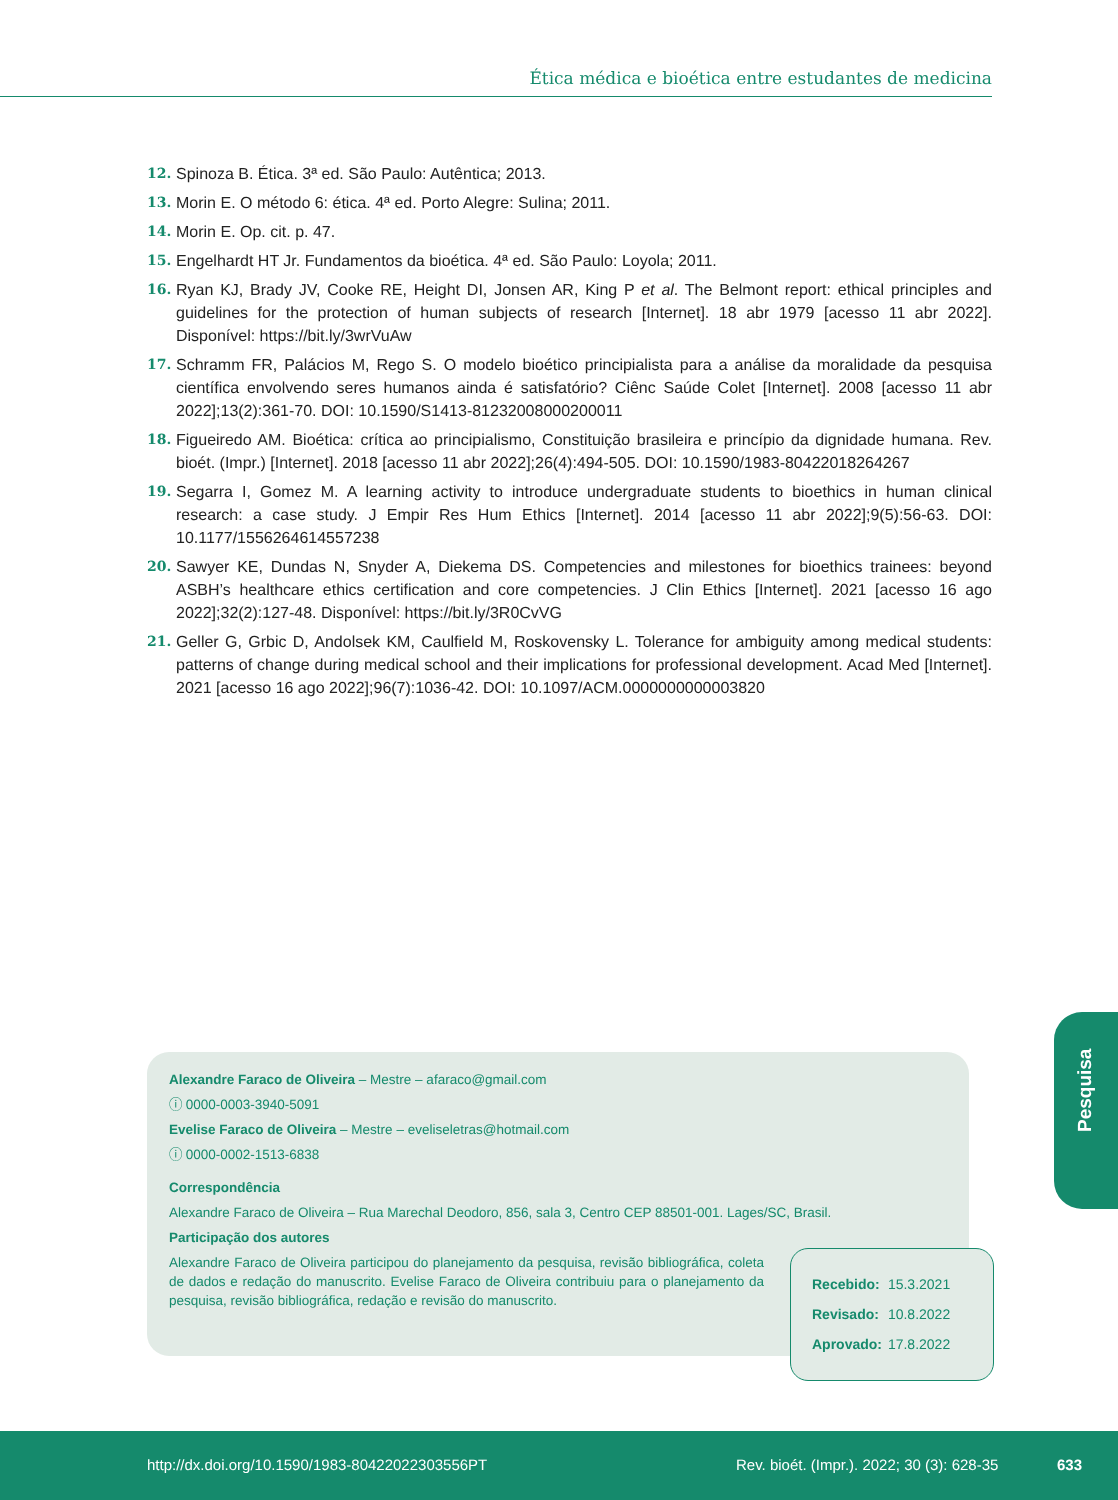Ética médica e bioética entre estudantes de medicina
12. Spinoza B. Ética. 3ª ed. São Paulo: Autêntica; 2013.
13. Morin E. O método 6: ética. 4ª ed. Porto Alegre: Sulina; 2011.
14. Morin E. Op. cit. p. 47.
15. Engelhardt HT Jr. Fundamentos da bioética. 4ª ed. São Paulo: Loyola; 2011.
16. Ryan KJ, Brady JV, Cooke RE, Height DI, Jonsen AR, King P et al. The Belmont report: ethical principles and guidelines for the protection of human subjects of research [Internet]. 18 abr 1979 [acesso 11 abr 2022]. Disponível: https://bit.ly/3wrVuAw
17. Schramm FR, Palácios M, Rego S. O modelo bioético principialista para a análise da moralidade da pesquisa científica envolvendo seres humanos ainda é satisfatório? Ciênc Saúde Colet [Internet]. 2008 [acesso 11 abr 2022];13(2):361-70. DOI: 10.1590/S1413-81232008000200011
18. Figueiredo AM. Bioética: crítica ao principialismo, Constituição brasileira e princípio da dignidade humana. Rev. bioét. (Impr.) [Internet]. 2018 [acesso 11 abr 2022];26(4):494-505. DOI: 10.1590/1983-80422018264267
19. Segarra I, Gomez M. A learning activity to introduce undergraduate students to bioethics in human clinical research: a case study. J Empir Res Hum Ethics [Internet]. 2014 [acesso 11 abr 2022];9(5):56-63. DOI: 10.1177/1556264614557238
20. Sawyer KE, Dundas N, Snyder A, Diekema DS. Competencies and milestones for bioethics trainees: beyond ASBH’s healthcare ethics certification and core competencies. J Clin Ethics [Internet]. 2021 [acesso 16 ago 2022];32(2):127-48. Disponível: https://bit.ly/3R0CvVG
21. Geller G, Grbic D, Andolsek KM, Caulfield M, Roskovensky L. Tolerance for ambiguity among medical students: patterns of change during medical school and their implications for professional development. Acad Med [Internet]. 2021 [acesso 16 ago 2022];96(7):1036-42. DOI: 10.1097/ACM.0000000000003820
Pesquisa
Alexandre Faraco de Oliveira – Mestre – afaraco@gmail.com
ⓘ 0000-0003-3940-5091
Evelise Faraco de Oliveira – Mestre – eveliseletras@hotmail.com
ⓘ 0000-0002-1513-6838
Correspondência
Alexandre Faraco de Oliveira – Rua Marechal Deodoro, 856, sala 3, Centro CEP 88501-001. Lages/SC, Brasil.
Participação dos autores
Alexandre Faraco de Oliveira participou do planejamento da pesquisa, revisão bibliográfica, coleta de dados e redação do manuscrito. Evelise Faraco de Oliveira contribuiu para o planejamento da pesquisa, revisão bibliográfica, redação e revisão do manuscrito.
| Recebido: | 15.3.2021 |
| Revisado: | 10.8.2022 |
| Aprovado: | 17.8.2022 |
http://dx.doi.org/10.1590/1983-80422022303556PT
Rev. bioét. (Impr.). 2022; 30 (3): 628-35
633